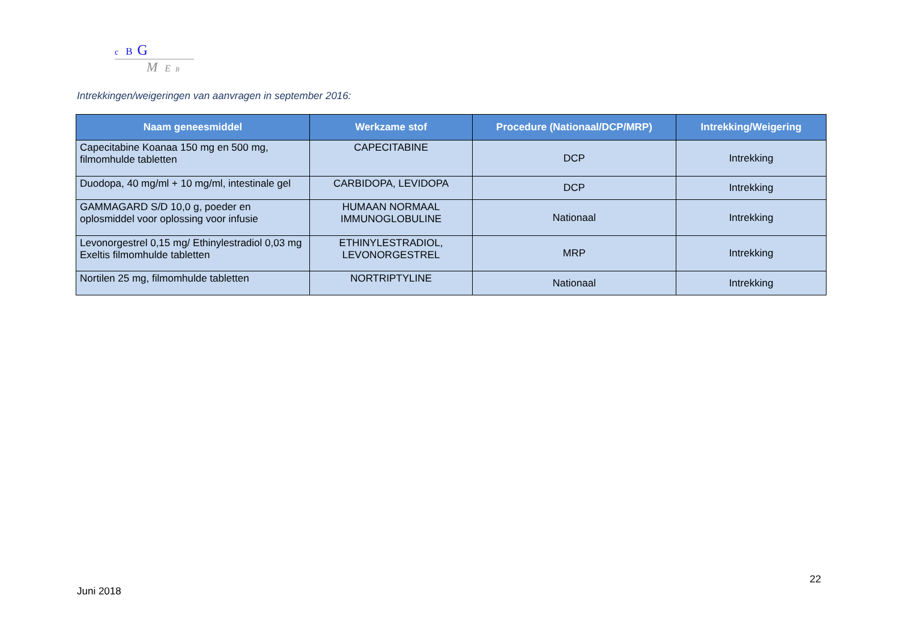c B G
M E B
Intrekkingen/weigeringen van aanvragen in september 2016:
| Naam geneesmiddel | Werkzame stof | Procedure (Nationaal/DCP/MRP) | Intrekking/Weigering |
| --- | --- | --- | --- |
| Capecitabine Koanaa 150 mg en 500 mg, filmomhulde tabletten | CAPECITABINE | DCP | Intrekking |
| Duodopa, 40 mg/ml + 10 mg/ml, intestinale gel | CARBIDOPA, LEVIDOPA | DCP | Intrekking |
| GAMMAGARD S/D 10,0 g, poeder en oplosmiddel voor oplossing voor infusie | HUMAAN NORMAAL IMMUNOGLOBULINE | Nationaal | Intrekking |
| Levonorgestrel 0,15 mg/ Ethinylestradiol 0,03 mg Exeltis filmomhulde tabletten | ETHINYLESTRADIOL, LEVONORGESTREL | MRP | Intrekking |
| Nortilen 25 mg, filmomhulde tabletten | NORTRIPTYLINE | Nationaal | Intrekking |
22
Juni 2018